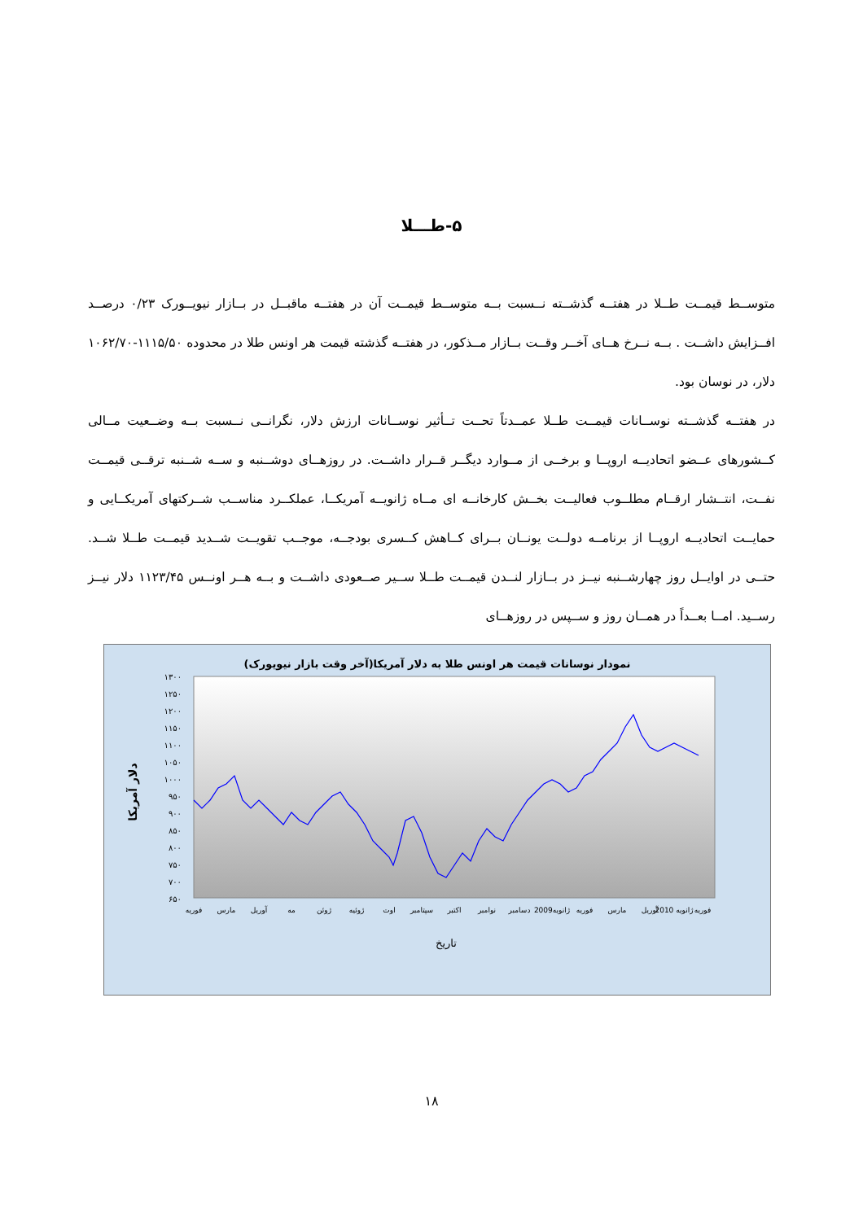۵-طـــلا
متوســط قیمــت طــلا در هفتــه گذشــته نــسبت بــه متوســط قیمــت آن در هفتــه ماقبــل در بــازار نیویــورک ۰/۲۳ درصــد افــزایش داشــت . بــه نــرخ هــای آخــر وقــت بــازار مــذکور، در هفتــه گذشته قیمت هر اونس طلا در محدوده ۱۱۱۵/۵۰-۱۰۶۲/۷۰ دلار، در نوسان بود.
در هفتــه گذشــته نوســانات قیمــت طــلا عمــدتاً تحــت تــأثیر نوســانات ارزش دلار، نگرانــی نــسبت بــه وضــعیت مــالی کــشورهای عــضو اتحادیــه اروپــا و برخــی از مــوارد دیگــر قــرار داشــت. در روزهــای دوشــنبه و ســه شــنبه ترقــی قیمــت نفــت، انتــشار ارقــام مطلــوب فعالیــت بخــش کارخانــه ای مــاه ژانویــه آمریکــا، عملکــرد مناســب شــرکتهای آمریکــایی و حمایــت اتحادیــه اروپــا از برنامــه دولــت یونــان بــرای کــاهش کــسری بودجــه، موجــب تقویــت شــدید قیمــت طــلا شــد. حتــی در اوایــل روز چهارشــنبه نیــز در بــازار لنــدن قیمــت طــلا ســیر صــعودی داشــت و بــه هــر اونــس ۱۱۲۳/۴۵ دلار نیــز رســید. امــا بعــداً در همــان روز و ســپس در روزهــای
نمودار نوسانات قیمت هر اونس طلا به دلار آمریکا(آخر وقت بازار نیویورک)
۱۳۰۰
۱۲۵۰
۱۲۰۰
۱۱۵۰
۱۱۰۰
۱۰۵۰
۱۰۰۰
۹۵۰
۹۰۰
۸۵۰
۸۰۰
۷۵۰
۷۰۰
۶۵۰
دلار آمریکا
فوریه
مارس
آوریل
مه
ژوئن
ژوئیه
اوت
سپتامبر
اکتبر
نوامبر
دسامبر
ژانویه2009
فوریه
مارس
آوریل
ژانویه 2010
فوریه
تاریخ
۱۸